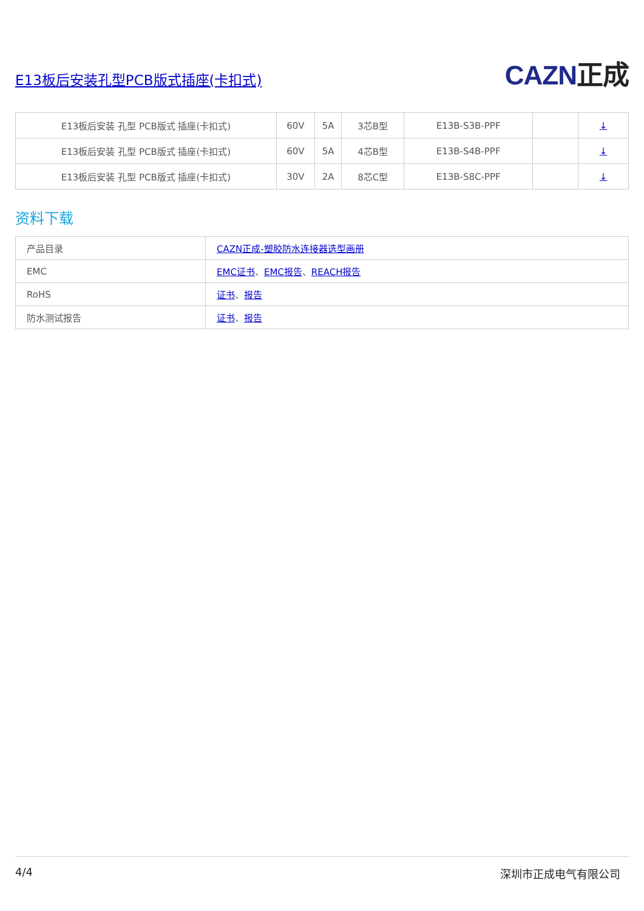E13板后安装孔型PCB版式插座(卡扣式)
CAZN正成
| E13板后安装 孔型 PCB版式 插座(卡扣式) | 60V | 5A | 3芯B型 | E13B-S3B-PPF | | ↓ |
| E13板后安装 孔型 PCB版式 插座(卡扣式) | 60V | 5A | 4芯B型 | E13B-S4B-PPF | | ↓ |
| E13板后安装 孔型 PCB版式 插座(卡扣式) | 30V | 2A | 8芯C型 | E13B-S8C-PPF | | ↓ |
资料下载
| 产品目录 | CAZN正成-塑胶防水连接器选型画册 |
| EMC | EMC证书 、 EMC报告 、 REACH报告 |
| RoHS | 证书 、 报告 |
| 防水测试报告 | 证书 、 报告 |
4/4 深圳市正成电气有限公司